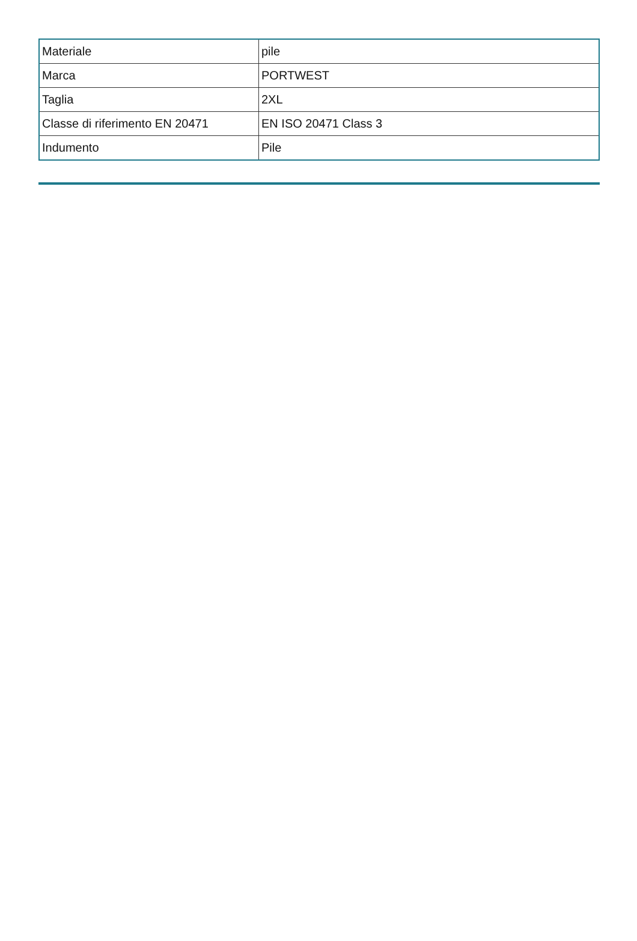| Materiale | pile |
| Marca | PORTWEST |
| Taglia | 2XL |
| Classe di riferimento EN 20471 | EN ISO 20471 Class 3 |
| Indumento | Pile |